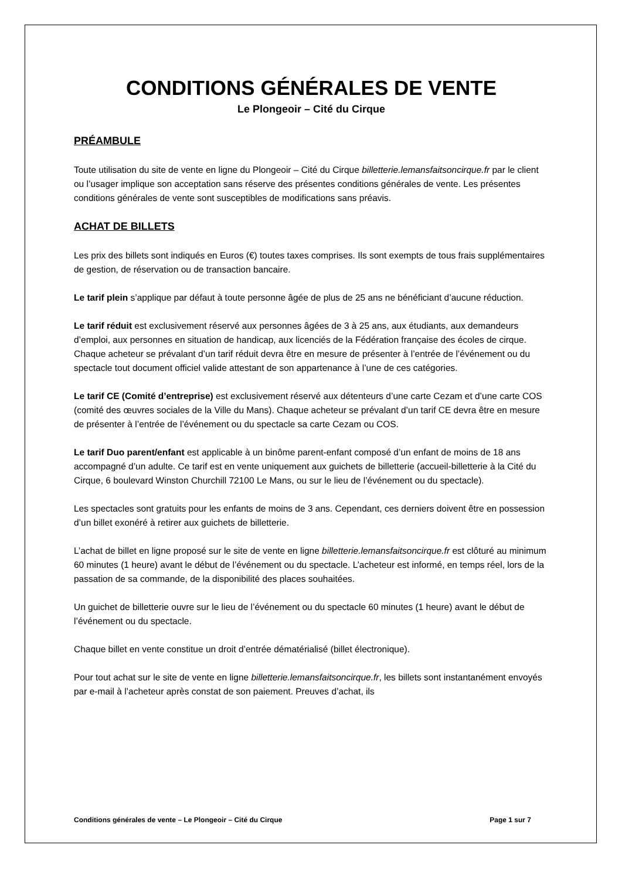CONDITIONS GÉNÉRALES DE VENTE
Le Plongeoir – Cité du Cirque
PRÉAMBULE
Toute utilisation du site de vente en ligne du Plongeoir – Cité du Cirque billetterie.lemansfaitsoncirque.fr par le client ou l’usager implique son acceptation sans réserve des présentes conditions générales de vente. Les présentes conditions générales de vente sont susceptibles de modifications sans préavis.
ACHAT DE BILLETS
Les prix des billets sont indiqués en Euros (€) toutes taxes comprises. Ils sont exempts de tous frais supplémentaires de gestion, de réservation ou de transaction bancaire.
Le tarif plein s’applique par défaut à toute personne âgée de plus de 25 ans ne bénéficiant d’aucune réduction.
Le tarif réduit est exclusivement réservé aux personnes âgées de 3 à 25 ans, aux étudiants, aux demandeurs d’emploi, aux personnes en situation de handicap, aux licenciés de la Fédération française des écoles de cirque. Chaque acheteur se prévalant d’un tarif réduit devra être en mesure de présenter à l’entrée de l’événement ou du spectacle tout document officiel valide attestant de son appartenance à l’une de ces catégories.
Le tarif CE (Comité d’entreprise) est exclusivement réservé aux détenteurs d’une carte Cezam et d’une carte COS (comité des œuvres sociales de la Ville du Mans). Chaque acheteur se prévalant d’un tarif CE devra être en mesure de présenter à l’entrée de l’événement ou du spectacle sa carte Cezam ou COS.
Le tarif Duo parent/enfant est applicable à un binôme parent-enfant composé d’un enfant de moins de 18 ans accompagné d’un adulte. Ce tarif est en vente uniquement aux guichets de billetterie (accueil-billetterie à la Cité du Cirque, 6 boulevard Winston Churchill 72100 Le Mans, ou sur le lieu de l’événement ou du spectacle).
Les spectacles sont gratuits pour les enfants de moins de 3 ans. Cependant, ces derniers doivent être en possession d’un billet exonéré à retirer aux guichets de billetterie.
L’achat de billet en ligne proposé sur le site de vente en ligne billetterie.lemansfaitsoncirque.fr est clôturé au minimum 60 minutes (1 heure) avant le début de l’événement ou du spectacle. L’acheteur est informé, en temps réel, lors de la passation de sa commande, de la disponibilité des places souhaitées.
Un guichet de billetterie ouvre sur le lieu de l’événement ou du spectacle 60 minutes (1 heure) avant le début de l’événement ou du spectacle.
Chaque billet en vente constitue un droit d’entrée dématérialisé (billet électronique).
Pour tout achat sur le site de vente en ligne billetterie.lemansfaitsoncirque.fr, les billets sont instantanément envoyés par e-mail à l’acheteur après constat de son paiement. Preuves d’achat, ils
Conditions générales de vente – Le Plongeoir – Cité du Cirque Page 1 sur 7